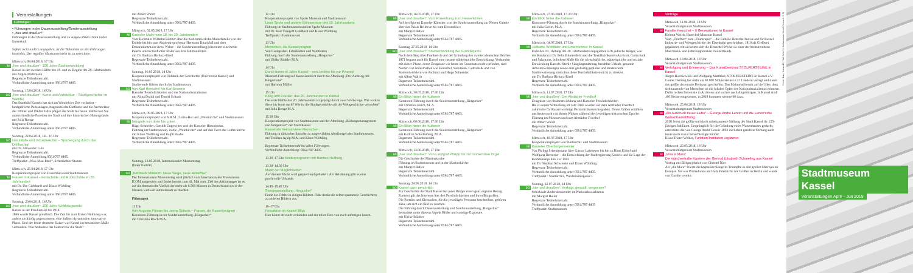Veranstaltungen
Führungen
▪ Führungen in der Dauerausstellung/Sonderausstellung
▪ „hier und draußen“
Führungen in der Dauerausstellung und zu ausgewählten Orten in der Innenstadt
Sofern nicht anders angegeben, ist die Teilnahme an den Führungen kostenlos. Der reguläre Museumseintritt ist zu entrichten.
Mittwoch, 04.04.2018, 17 Uhr
MI „hier und draußen“: 100 Jahre Stadtentwicklung
Kassel in der zweiten Hälfte des 19. und zu Beginn des 20. Jahrhunderts
mit Jürgen Mahlmann
Begrenzte Teilnehmerzahl.
Verbindliche Anmeldung unter 0561/787 4405.
Sonntag, 15.04.2018, 14 Uhr
SO „hier und draußen“: Kunst und Architektur – Stadtgeschichte im Wandel
Das Stadtbild Kassels hat sich im Wandel der Zeit verändert – landgräfliche Parkanlagen, hugenottische Einflüsse und die Architektur der 1950er und 1960er Jahre prägen die Stadt bis heute. Entdecken Sie unterschiedliche Facetten der Stadt und ihre historischen Hintergründe.
mit Julia Ronge
Begrenzte Teilnehmerzahl.
Verbindliche Anmeldung unter 0561/787 4405.
Sonntag, 22.04.2018, 14 – 16 Uhr
SO Naturidylle und Industriekultur – Spaziergang durch das Döllbachtal
mit Dr. Alexander Link
Begrenzte Teilnehmerzahl.
Verbindliche Anmeldung 0561/787 4405.
Treffpunkt: „Wau-Mau-Insel“, Schenkebier Stanne.
Mittwoch, 25.04.2018, 17 Uhr
Kooperationsprojekt von Frauenbüro und Stadtmuseum
MI Frauen in Kassel – Fortschritte und Rückschritte im 20. Jahrhundert
mit Dr. Ute Giebhardt und Klaus Wölbling
Begrenzte Teilnehmerzahl.
Verbindliche Anmeldung unter 0561/787 4405.
Sonntag, 29.04.2018, 14 Uhr
SO „hier und draußen“: 100 Jahre Weltkriegsende
Kassel in der Preußenzeit bis 1918
1866 wurde Kassel preußisch. Die Zeit bis zum Ersten Weltkrieg war, anders als häufig angenommen, eine äußerst dynamische, innovative Phase. Und der letzte deutsche Kaiser war Kassel im besonderen Maße verbunden. Was bedeutete das konkret für die Stadt?
mit Albert Walch
Begrenzte Teilnehmerzahl.
Verbindliche Anmeldung unter 0561/787 4405.
Mittwoch, 02.05.2018, 17 Uhr
MI Kasseler Maler vom 18. bis 20. Jahrhundert
Vom Hofmaler Wilhelm Böttner über die biedermeierliche Malerfamilie von der Embde bis hin zum Akademieprofessor Hermann Knackfuß und dem Dekorationsmaler Arno Weber – die Sonderausstellung präsentiert eine breite Palette unterschiedlicher Maler aus drei Jahrhunderten.
mit Dr. Barbara Richarz-Riedl
Begrenzte Teilnehmerzahl.
Verbindliche Anmeldung unter 0561/787 4405.
Sonntag, 06.05.2018, 14 Uhr
Kooperationsprojekt von Didaktik der Geschichte (Universität Kassel) und Stadtmuseum:
Studierende führen durch das Stadtmuseum
SO Von Karl Henschel bis Karl Branner
Kasseler Persönlichkeiten und der Nationalsozialismus
mit Alina Draidt und Daniel Schaub
Begrenzte Teilnehmerzahl.
Verbindliche Anmeldung unter 0561/787 4405.
Mittwoch, 09.05.2018, 17 Uhr
Kooperationsprojekt von A.R.M., Lolita-Bar und „Weinkirche“ und Stadtmuseum
MI Neogotik von oben bis unten
Hugo Schneider, Gottlob Ungewitter und der Kasseler Historismus.
Führung im Stadtmuseum, in die „Weinkirche“ und auf den Turm der Lutherkirche
mit Klaus Wölbling und Ralph Raabe
Begrenzte Teilnehmerzahl.
Verbindliche Anmeldung unter 0561/787 4405.
Sonntag, 13.05.2018, Internationaler Museumstag
(freier Eintritt)
SO „Netzwerk Museum: Neue Wege, neue Besucher“
Der Internationale Museumstag wird jährlich vom Internationalen Museumsrat ICOM ausgerufen und findet bereits zum 41. Mal statt. Ziel des Aktionstages ist es, auf die thematische Vielfalt der mehr als 6.500 Museen in Deutschland sowie der Museen weltweit aufmerksam zu machen.
Führungen
11 Uhr
Von Auguste Förster bis Jenny Soltans – Frauen, die Kassel prägten
Kuratoren-Führung in der Sonderausstellung „Hingucker“
mit Christina Reich M.A.
12 Uhr
Kooperationsprojekt von Spohr Museum und Stadtmuseum
Louis Spohr und andere Bühnenstars des 19. Jahrhunderts
Führung im Stadtmuseum und im Spohr Museum
mit Dr. Karl Traugott Goldbach und Klaus Wölbling
Treffpunkt: Stadtmuseum
13 Uhr
Menschen, die Kassel prägten
Von Landgrafen, Fabrikanten und Wohltätern
Führung durch die Sonderausstellung „Hingucker“
mit Ulrike Städtler M.A.
14 Uhr
Durch hunnerd Jahre Kassel – von Jérôme bis zur Pvunzel
Mundart-Führung auf Kasselänerisch durch die Abteilung „Der Aufstieg des Bürgertums“
mit Hartmut Müller
15 Uhr
Krieg und Frieden: das 20. Jahrhundert in Kassel
Die erste Hälfte des 20. Jahrhunderts ist geprägt durch zwei Weltkriege. Wie wirken diese bis heute nach? Wie ist die Stadtgeschichte mit der Weltgeschichte verwoben?
mit Julia Ronge M.A.
15.30 Uhr
Kooperationsprojekt von Stadtmuseum und der Abteilung „Bildungsmanagement und Integration“ der Stadt Kassel
Kassel als Heimat vieler Menschen
Führung in türkischer Sprache zu ausgewählten Abteilungen des Stadtmuseums
mit Teslihan Ayalp M.A. und Klaus Wölbling
Begrenzte Teilnehmerzahl bei allen Führungen.
Verbindliche Anmeldung: 0561/787 4405.
13.30–17 Uhr Kinderprogramm mit Hannes Hellberg
13.30–14.30 Uhr
Markt der Möglichkeiten
Auf diesem Markt wird gespielt und gebastelt. Als Belohnung gibt es eine prachtvolle Urkunde.
14.45–15.45 Uhr
Sonderausstellung „Hingucker“
Finde die Fehler in einigen Bildern. Oder denke dir selbst spannende Geschichten zu anderen Bildern aus.
16–17 Uhr
Fotoaktion im Kassel Blick
Hier könnt ihr euch verkleiden und ein tolles Foto von euch anfertigen lassen.
Mittwoch, 16.05.2018, 17 Uhr
MI „hier und draußen“: Vom Rosenhang zum Hessenlöwen
Auf den Spuren Kasseler Künstler: von der Sonderausstellung zur Neuen Galerie über das Palais Bellevue bis zum Hessenlöwe
mit Margret Baller
Begrenzte Teilnehmerzahl.
Verbindliche Anmeldung unter 0561/787 4405.
Sonntag, 27.05.2018, 14 Uhr
SO „hier und draußen“: Stadtentwicklung der Gründerjahre
Nach dem Sieg über Frankreich und der Gründung des zweiten deutschen Reiches 1871 begann auch für Kassel eine rasante städtebauliche Entwicklung. Verbunden mit dieser Phase, deren Zeugnisse wir heute im Grundsatz noch vorfinden, sind Namen von Industriellen wie Henschel, Salzmann, Gottschalk und von Stadtentwicklern wie Aschrott und Hugo Schneider.
mit Albert Walch
Begrenzte Teilnehmerzahl.
Verbindliche Anmeldung unter 0561/787 4405.
Mittwoch, 30.05.2018, 17.30 Uhr
MI Ein Blick hinter die Kulissen
Kuratoren-Führung durch die Sonderausstellung „Hingucker“
mit Christina Reich, M. A.
Begrenzte Teilnehmerzahl.
Verbindliche Anmeldung unter 0561/787 4405.
Mittwoch, 06.06.2018, 17.30 Uhr
MI Ein Blick hinter die Kulissen
Kuratoren-Führung durch die Sonderausstellung „Hingucker“
mit Kathrin Schellenberg, M. A.
Begrenzte Teilnehmerzahl.
Verbindliche Anmeldung unter 0561/787 4405.
Mittwoch, 13.06.2018, 17 Uhr
MI „hier und draußen“: Von Landgraf Philipp bis zur modernsten Orgel
Die Geschichte der Martinskirche
Führung im Stadtmuseum und in der Martinskirche
mit Margret Baller
Begrenzte Teilnehmerzahl.
Verbindliche Anmeldung unter 0561/787 4405.
Sonntag, 24.06.2018, 14 Uhr
SO Kassel ganz persönlich
Zur Geschichte der Stadt Kassel hat jeder Bürger einen ganz eigenen Bezug. Zumeist gilt das Interesse hier den Persönlichkeiten und ihren Biografien.
Die Porträts und Kleinodien, die die jeweiligen Personen beschreiben, gehören dazu, um sich ein Bild zu machen.
Die Führung durch Dauerausstellung und Sonderausstellung „Hingucker“ beleuchtet unter diesem Aspekt Bilder und sonstige Exponate.
mit Ulrike Städtler
Begrenzte Teilnehmerzahl.
Verbindliche Anmeldung unter 0561/787 4405.
Mittwoch, 27.06.2018, 17.30 Uhr
MI Ein Blick hinter die Kulissen
Kuratoren-Führung durch die Sonderausstellung „Hingucker“
mit Julia Greim, M. A.
Begrenzte Teilnehmerzahl.
Verbindliche Anmeldung unter 0561/787 4405.
Mittwoch, 04.07.2018, 17 Uhr
MI Jüdische Wohltäter und Unternehmer in Kassel
Ende des 19., Anfang des 20. Jahrhunderts engagierten sich jüdische Bürger, wie der Kinderarzt Dr. Felix Blumenfeld und die Textilfabrikanten Aschrott, Gottschalk und Salzmann, in hohem Maße für die wirtschaftliche, städtebauliche und soziale Entwicklung Kassels. Sterile Säuglingsnahrung, bezahlter Urlaub, gesunde Arbeiterwohnungen sowie eine großartig geplante und strukturierte Stadterweiterung sind ohne diese Persönlichkeiten nicht zu denken.
mit Dr. Barbara Richarz-Riedl
Begrenzte Teilnehmerzahl.
Verbindliche Anmeldung unter 0561/787 4405.
Mittwoch, 11.07.2018, 17 Uhr
MI „hier und draußen“: Der Altstädter Friedhof
Zeugnisse von Stadtentwicklung und Kasseler Persönlichkeiten
Bis zu seiner Schließung im Jahr 1843 wurden auf dem Altstädter Friedhof zahlreiche für Kassel wichtige Persönlichkeiten begraben. Deren Gräber erzählen uns heute noch von ihrem Wirken während der jeweiligen historischen Epoche.
Führung im Museum und zum Altstädter Friedhof
mit Albert Walch
Begrenzte Teilnehmerzahl.
Verbindliche Anmeldung unter 0561/787 4405.
Mittwoch, 18.07.2018, 17 Uhr
Kooperationsprojekt von Stadtarchiv und Stadtmuseum
MI Kasseler Oberbürgermeister
Von Philipp Scheidemann über Gustav Lahmeyer bis hin zu Hans Eichel und Wolfgang Bremeier – die Entwicklung der Stadtregierung Kassels und die Lage der Kommunalpolitik vor 1943
mit Dr. Stephan Schwenke und Klaus Wölbling
Begrenzte Teilnehmerzahl.
Verbindliche Anmeldung unter 0561/787 4405.
Treffpunkt : Stadtarchiv, Wildemannsgasse 1
Sonntag, 22.07.2018, 14 Uhr
SO „hier und draußen“: Verfolgt, gequält, vergessen?
Schicksale Andersdenkender im Nationalsozialismus
mit Margret Baller
Begrenzte Teilnehmerzahl.
Verbindliche Anmeldung unter 0561/787 4405
Treffpunkt: Stadtmuseum
Vorträge
Mittwoch, 11.04.2018, 18 Uhr
Veranstaltungsraum Stadtmuseum
MI Familie Henschel – 6 Generationen in Kassel
Helmut Weich, Henschel-Museum Kassel
Vom „Drachen“ zum „Transrapid“ – die Familie Henschel hat in und für Kassel Industrie- und Weltgeschichte der Eisenbahn geschrieben. 1810 als Gießerei gegründet, entwickelten sich die Henschel-Werke zu einer der bedeutendsten Maschinen- und Fahrzeugfabriken Deutschlands.
Mittwoch, 18.04.2018, 18 Uhr
Veranstaltungsraum Stadtmuseum
MI Verfolgung und Erinnerung – Das KunstDenkmal STOLPERSTEINE in Kassel
Jürgen Boczkowski und Wolfgang Matthäus, STOLPERSTEINE in Kassel e.V.
Gunter Demnig hat mehr als 60.000 Stolpersteine in 21 Ländern verlegt und damit das größte dezentrale Denkmal geschaffen. Das Mahnmal beruht auf der Idee, dass sich tausende von Menschen an die lokalen Opfer des Nationalsozialismus erinnern. Dafür recherchieren sie in Archiven und suchen nach Angehörigen. In Kassel sind 160 Steine eingelassen, in 2018 kommen weitere 60 dazu.
Mittwoch, 25.04.2018, 18 Uhr
Veranstaltungsraum Stadtmuseum
MI „Als Ausdruck treuer Liebe“ – George André Lenoir und die Lenoir’sche Waisenhausstiftung
2018 feiert die größte und doch unbekannteste Stiftung der Stadt Kassel ihr 125-jähriges Jubiläum. Ursprünglich für die Gründung eines Waisenhauses gedacht, unterstützt die von George André Lenoir 1893 ins Leben gerufene Stiftung auch heute noch sozial benachteiligte Kinder.
Klaus-Dieter Welker, Funktion/Institution ergänzen
Mittwoch, 23.05.2018, 18 Uhr
Veranstaltungsraum Stadtmuseum
MI „Viva la Mara“
Die märchenhafte Karriere der Gertrud Elisabeth Schmeling aus Kassel
Vortrag mit Bildprojektion von Christel Nies
Als „die Mara“ feierte die legendäre Sängerin Triumphe in den großen Metropolen Europas. Sie war Primadonna am Hofe Friedrichs des Großen in Berlin und wurde von Goethe verehrt.
Fotos: Harry Soremski (Titel, Seite 3), Stadtmuseum Kassel (Seiten 1, 2, 5)
Stadtmuseum Kassel
Veranstaltungen April – Juli 2018